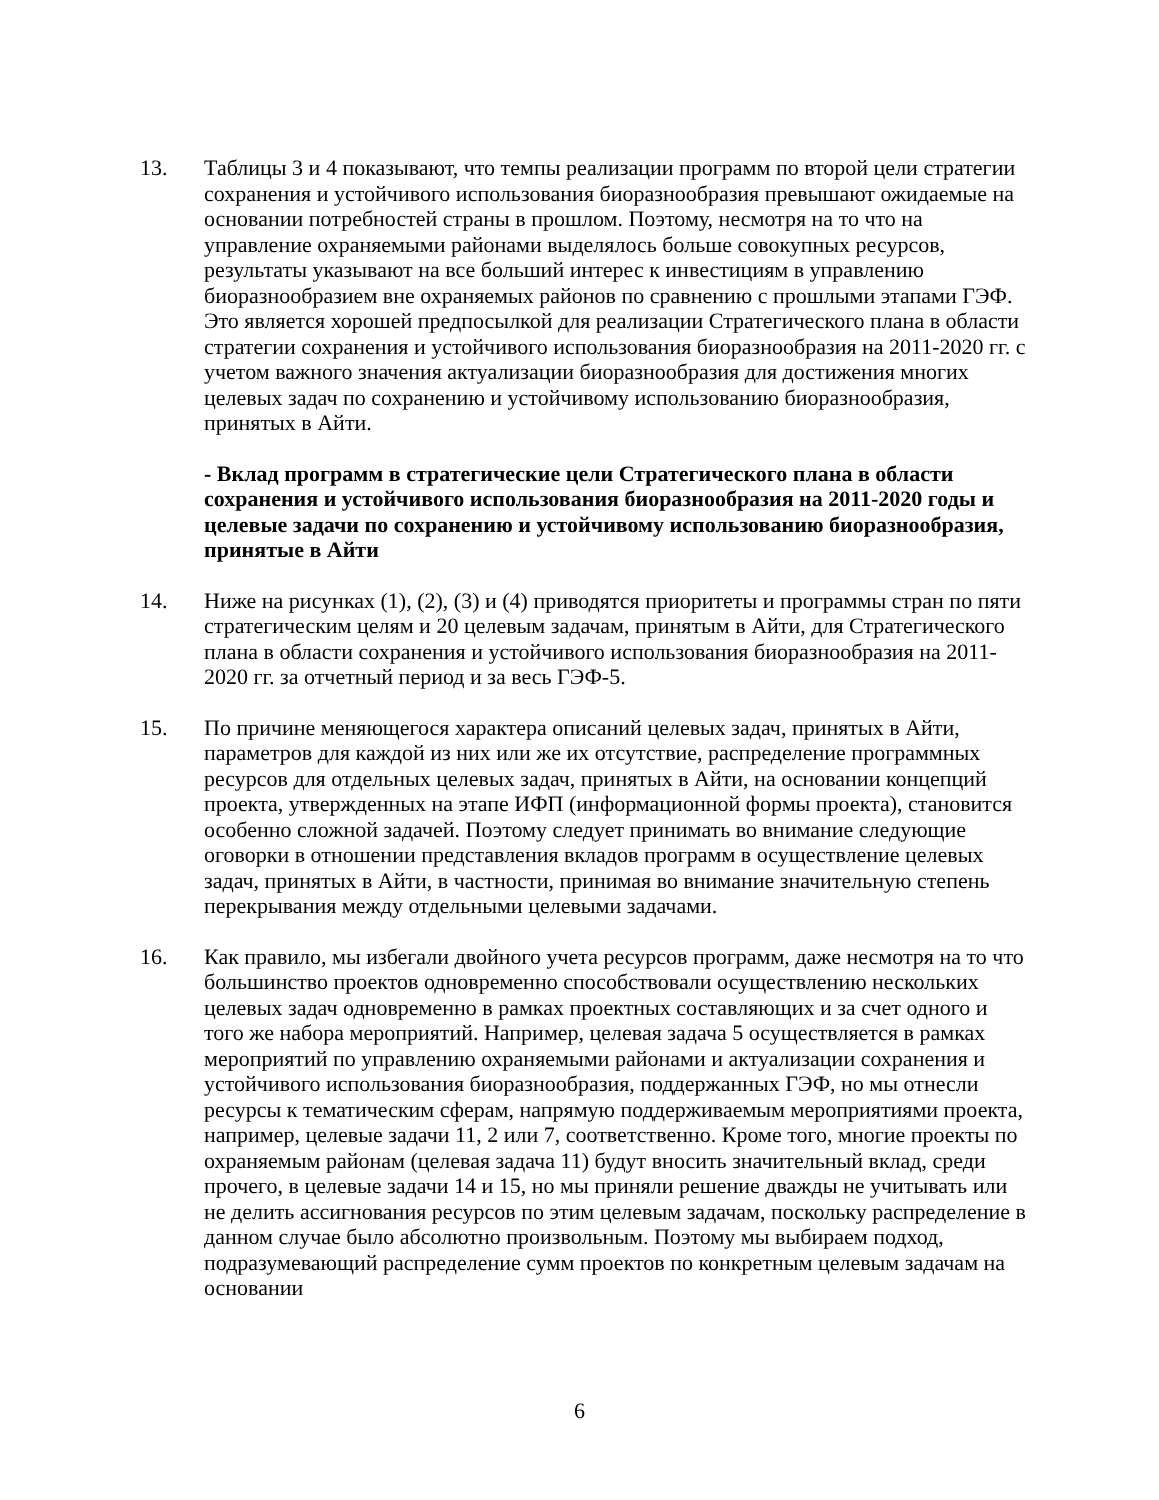13. Таблицы 3 и 4 показывают, что темпы реализации программ по второй цели стратегии сохранения и устойчивого использования биоразнообразия превышают ожидаемые на основании потребностей страны в прошлом. Поэтому, несмотря на то что на управление охраняемыми районами выделялось больше совокупных ресурсов, результаты указывают на все больший интерес к инвестициям в управлению биоразнообразием вне охраняемых районов по сравнению с прошлыми этапами ГЭФ. Это является хорошей предпосылкой для реализации Стратегического плана в области стратегии сохранения и устойчивого использования биоразнообразия на 2011-2020 гг. с учетом важного значения актуализации биоразнообразия для достижения многих целевых задач по сохранению и устойчивому использованию биоразнообразия, принятых в Айти.
- Вклад программ в стратегические цели Стратегического плана в области сохранения и устойчивого использования биоразнообразия на 2011-2020 годы и целевые задачи по сохранению и устойчивому использованию биоразнообразия, принятые в Айти
14. Ниже на рисунках (1), (2), (3) и (4) приводятся приоритеты и программы стран по пяти стратегическим целям и 20 целевым задачам, принятым в Айти, для Стратегического плана в области сохранения и устойчивого использования биоразнообразия на 2011-2020 гг. за отчетный период и за весь ГЭФ-5.
15. По причине меняющегося характера описаний целевых задач, принятых в Айти, параметров для каждой из них или же их отсутствие, распределение программных ресурсов для отдельных целевых задач, принятых в Айти, на основании концепций проекта, утвержденных на этапе ИФП (информационной формы проекта), становится особенно сложной задачей. Поэтому следует принимать во внимание следующие оговорки в отношении представления вкладов программ в осуществление целевых задач, принятых в Айти, в частности, принимая во внимание значительную степень перекрывания между отдельными целевыми задачами.
16. Как правило, мы избегали двойного учета ресурсов программ, даже несмотря на то что большинство проектов одновременно способствовали осуществлению нескольких целевых задач одновременно в рамках проектных составляющих и за счет одного и того же набора мероприятий. Например, целевая задача 5 осуществляется в рамках мероприятий по управлению охраняемыми районами и актуализации сохранения и устойчивого использования биоразнообразия, поддержанных ГЭФ, но мы отнесли ресурсы к тематическим сферам, напрямую поддерживаемым мероприятиями проекта, например, целевые задачи 11, 2 или 7, соответственно. Кроме того, многие проекты по охраняемым районам (целевая задача 11) будут вносить значительный вклад, среди прочего, в целевые задачи 14 и 15, но мы приняли решение дважды не учитывать или не делить ассигнования ресурсов по этим целевым задачам, поскольку распределение в данном случае было абсолютно произвольным. Поэтому мы выбираем подход, подразумевающий распределение сумм проектов по конкретным целевым задачам на основании
6